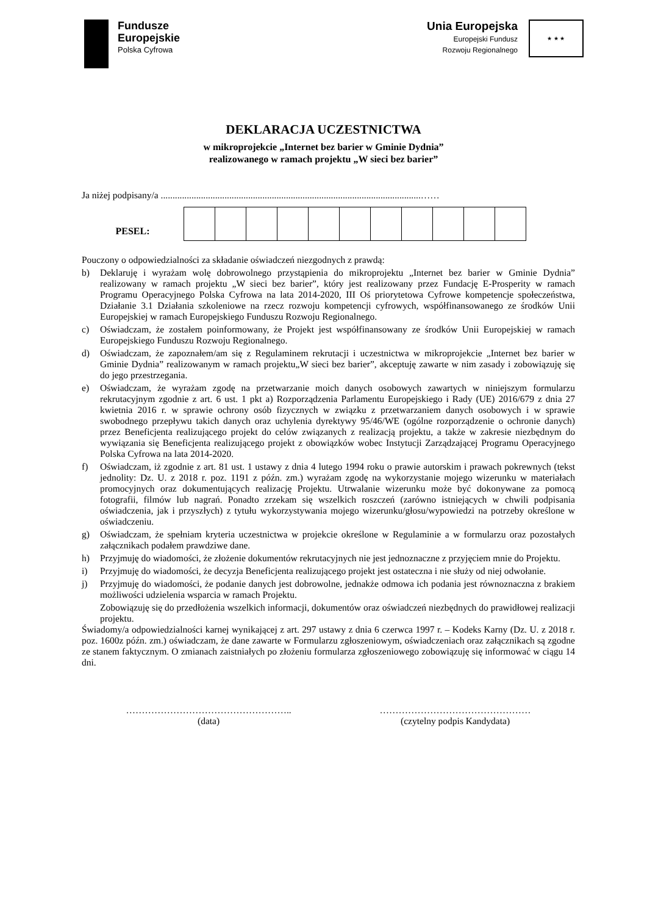Fundusze
Europejskie
Polska Cyfrowa
Unia Europejska
Europejski Fundusz
Rozwoju Regionalnego
★ ★ ★
DEKLARACJA UCZESTNICTWA
w mikroprojekcie „Internet bez barier w Gminie Dydnia”
realizowanego w ramach projektu „W sieci bez barier”
Ja niżej podpisany/a ..............................................................................................................……
| PESEL: | | | | | | | | | | | |
Pouczony o odpowiedzialności za składanie oświadczeń niezgodnych z prawdą:
b) Deklaruję i wyrażam wolę dobrowolnego przystąpienia do mikroprojektu „Internet bez barier w Gminie Dydnia” realizowany w ramach projektu „W sieci bez barier”, który jest realizowany przez Fundację E-Prosperity w ramach Programu Operacyjnego Polska Cyfrowa na lata 2014-2020, III Oś priorytetowa Cyfrowe kompetencje społeczeństwa, Działanie 3.1 Działania szkoleniowe na rzecz rozwoju kompetencji cyfrowych, współfinansowanego ze środków Unii Europejskiej w ramach Europejskiego Funduszu Rozwoju Regionalnego.
c) Oświadczam, że zostałem poinformowany, że Projekt jest współfinansowany ze środków Unii Europejskiej w ramach Europejskiego Funduszu Rozwoju Regionalnego.
d) Oświadczam, że zapoznałem/am się z Regulaminem rekrutacji i uczestnictwa w mikroprojekcie „Internet bez barier w Gminie Dydnia” realizowanym w ramach projektu„W sieci bez barier”, akceptuję zawarte w nim zasady i zobowiązuję się do jego przestrzegania.
e) Oświadczam, że wyrażam zgodę na przetwarzanie moich danych osobowych zawartych w niniejszym formularzu rekrutacyjnym zgodnie z art. 6 ust. 1 pkt a) Rozporządzenia Parlamentu Europejskiego i Rady (UE) 2016/679 z dnia 27 kwietnia 2016 r. w sprawie ochrony osób fizycznych w związku z przetwarzaniem danych osobowych i w sprawie swobodnego przepływu takich danych oraz uchylenia dyrektywy 95/46/WE (ogólne rozporządzenie o ochronie danych) przez Beneficjenta realizującego projekt do celów związanych z realizacją projektu, a także w zakresie niezbędnym do wywiązania się Beneficjenta realizującego projekt z obowiązków wobec Instytucji Zarządzającej Programu Operacyjnego Polska Cyfrowa na lata 2014-2020.
f) Oświadczam, iż zgodnie z art. 81 ust. 1 ustawy z dnia 4 lutego 1994 roku o prawie autorskim i prawach pokrewnych (tekst jednolity: Dz. U. z 2018 r. poz. 1191 z późn. zm.) wyrażam zgodę na wykorzystanie mojego wizerunku w materiałach promocyjnych oraz dokumentujących realizację Projektu. Utrwalanie wizerunku może być dokonywane za pomocą fotografii, filmów lub nagrań. Ponadto zrzekam się wszelkich roszczeń (zarówno istniejących w chwili podpisania oświadczenia, jak i przyszłych) z tytułu wykorzystywania mojego wizerunku/głosu/wypowiedzi na potrzeby określone w oświadczeniu.
g) Oświadczam, że spełniam kryteria uczestnictwa w projekcie określone w Regulaminie a w formularzu oraz pozostałych załącznikach podałem prawdziwe dane.
h) Przyjmuję do wiadomości, że złożenie dokumentów rekrutacyjnych nie jest jednoznaczne z przyjęciem mnie do Projektu.
i) Przyjmuję do wiadomości, że decyzja Beneficjenta realizującego projekt jest ostateczna i nie służy od niej odwołanie.
j) Przyjmuję do wiadomości, że podanie danych jest dobrowolne, jednakże odmowa ich podania jest równoznaczna z brakiem możliwości udzielenia wsparcia w ramach Projektu.
Zobowiązuję się do przedłożenia wszelkich informacji, dokumentów oraz oświadczeń niezbędnych do prawidłowej realizacji projektu.
Świadomy/a odpowiedzialności karnej wynikającej z art. 297 ustawy z dnia 6 czerwca 1997 r. – Kodeks Karny (Dz. U. z 2018 r. poz. 1600z późn. zm.) oświadczam, że dane zawarte w Formularzu zgłoszeniowym, oświadczeniach oraz załącznikach są zgodne ze stanem faktycznym. O zmianach zaistniałych po złożeniu formularza zgłoszeniowego zobowiązuję się informować w ciągu 14 dni.
……………………………………………..
(data)
…………………………………………
(czytelny podpis Kandydata)